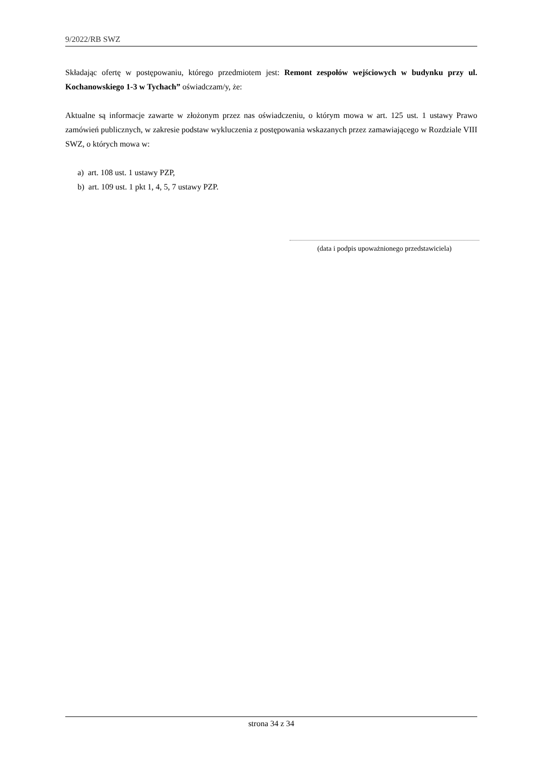9/2022/RB SWZ
Składając ofertę w postępowaniu, którego przedmiotem jest: Remont zespołów wejściowych w budynku przy ul. Kochanowskiego 1-3 w Tychach” oświadczam/y, że:
Aktualne są informacje zawarte w złożonym przez nas oświadczeniu, o którym mowa w art. 125 ust. 1 ustawy Prawo zamówień publicznych, w zakresie podstaw wykluczenia z postępowania wskazanych przez zamawiającego w Rozdziale VIII SWZ, o których mowa w:
a) art. 108 ust. 1 ustawy PZP,
b) art. 109 ust. 1 pkt 1, 4, 5, 7 ustawy PZP.
(data i podpis upoważnionego przedstawiciela)
strona 34 z 34